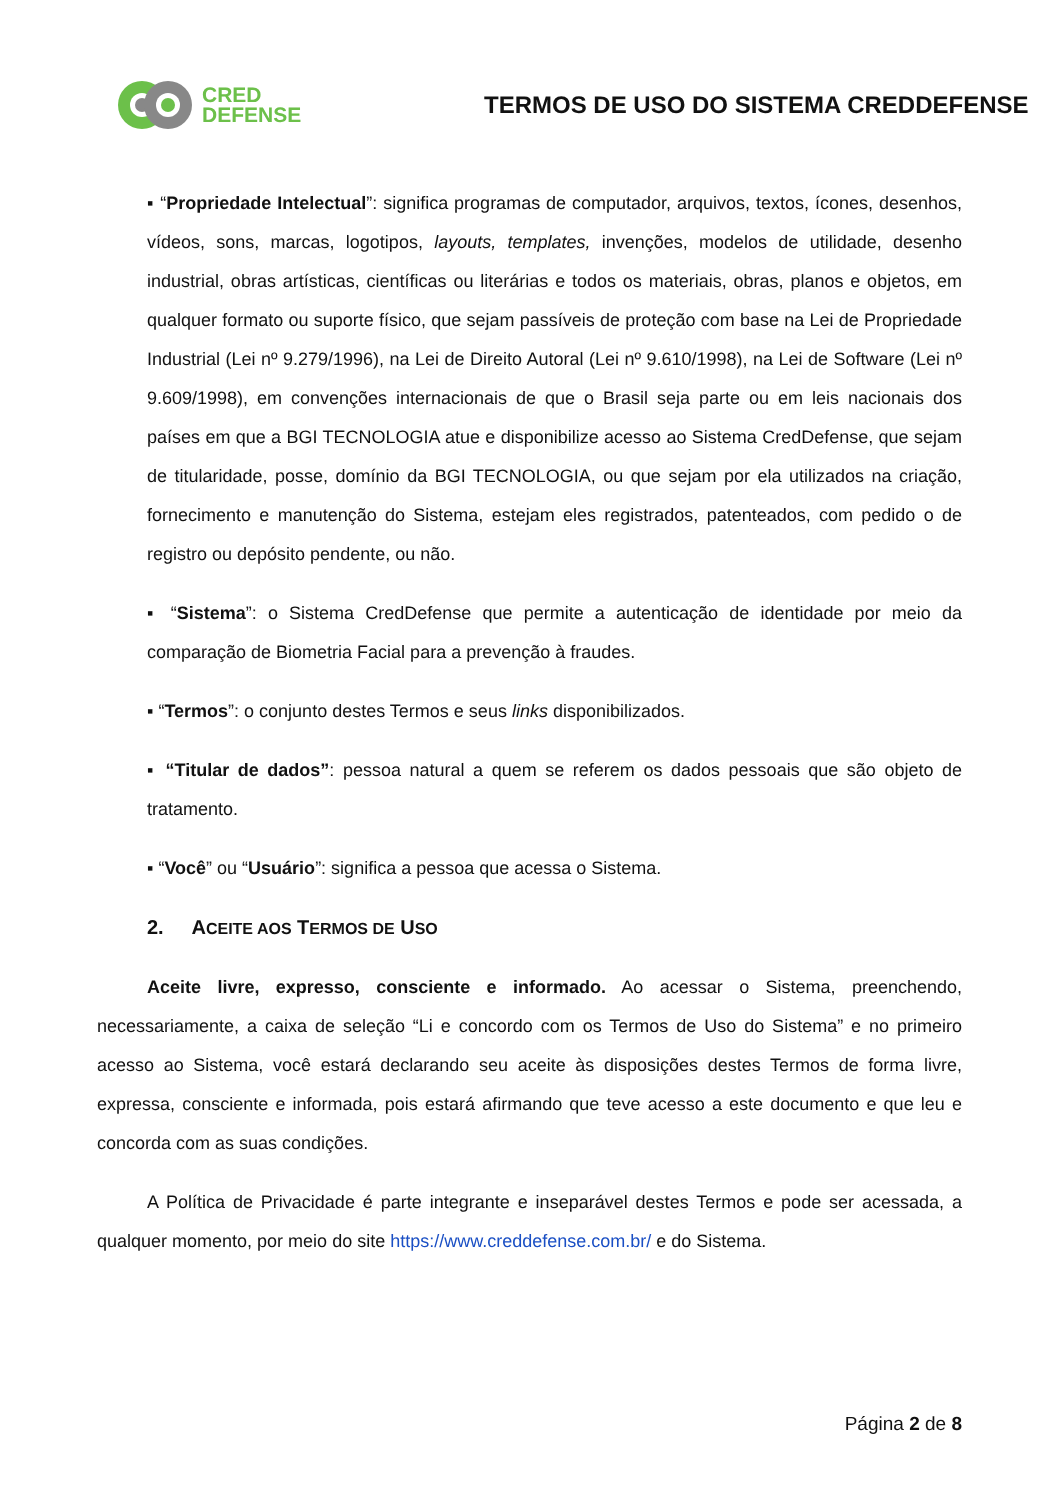CRED
DEFENSE
TERMOS DE USO DO SISTEMA CREDDEFENSE
▪ “Propriedade Intelectual”: significa programas de computador, arquivos, textos, ícones, desenhos, vídeos, sons, marcas, logotipos, layouts, templates, invenções, modelos de utilidade, desenho industrial, obras artísticas, científicas ou literárias e todos os materiais, obras, planos e objetos, em qualquer formato ou suporte físico, que sejam passíveis de proteção com base na Lei de Propriedade Industrial (Lei nº 9.279/1996), na Lei de Direito Autoral (Lei nº 9.610/1998), na Lei de Software (Lei nº 9.609/1998), em convenções internacionais de que o Brasil seja parte ou em leis nacionais dos países em que a BGI TECNOLOGIA atue e disponibilize acesso ao Sistema CredDefense, que sejam de titularidade, posse, domínio da BGI TECNOLOGIA, ou que sejam por ela utilizados na criação, fornecimento e manutenção do Sistema, estejam eles registrados, patenteados, com pedido o de registro ou depósito pendente, ou não.
▪ “Sistema”: o Sistema CredDefense que permite a autenticação de identidade por meio da comparação de Biometria Facial para a prevenção à fraudes.
▪ “Termos”: o conjunto destes Termos e seus links disponibilizados.
▪ “Titular de dados”: pessoa natural a quem se referem os dados pessoais que são objeto de tratamento.
▪ “Você” ou “Usuário”: significa a pessoa que acessa o Sistema.
2. ACEITE AOS TERMOS DE USO
Aceite livre, expresso, consciente e informado. Ao acessar o Sistema, preenchendo, necessariamente, a caixa de seleção “Li e concordo com os Termos de Uso do Sistema” e no primeiro acesso ao Sistema, você estará declarando seu aceite às disposições destes Termos de forma livre, expressa, consciente e informada, pois estará afirmando que teve acesso a este documento e que leu e concorda com as suas condições.
A Política de Privacidade é parte integrante e inseparável destes Termos e pode ser acessada, a qualquer momento, por meio do site https://www.creddefense.com.br/ e do Sistema.
Página 2 de 8